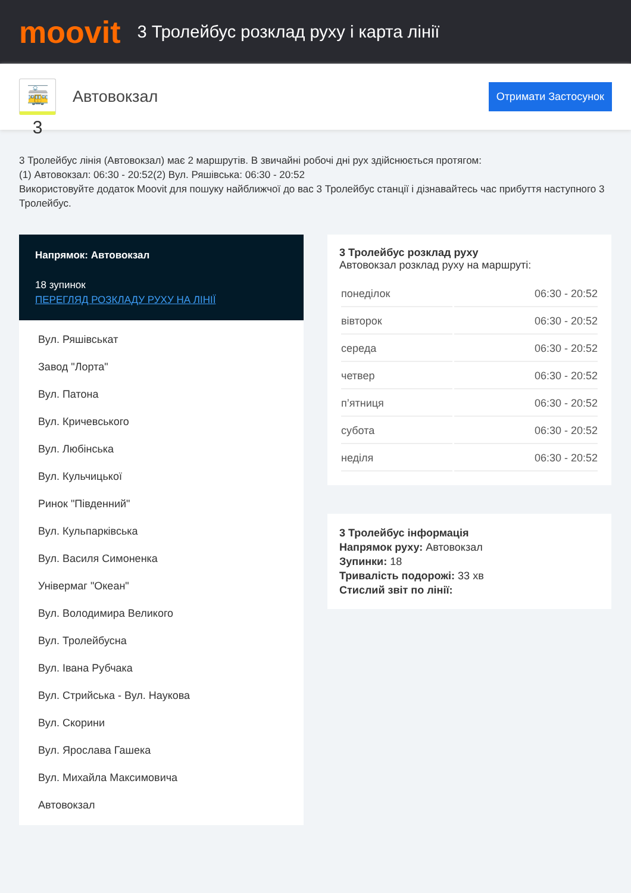moovit
3 Тролейбус розклад руху і карта лінії
🚋 3
Автовокзал
Отримати Застосунок
3 Тролейбус лінія (Автовокзал) має 2 маршрутів. В звичайні робочі дні рух здійснюється протягом:
(1) Автовокзал: 06:30 - 20:52(2) Вул. Ряшівська: 06:30 - 20:52
Використовуйте додаток Moovit для пошуку найближчої до вас 3 Тролейбус станції і дізнавайтесь час прибуття наступного 3 Тролейбус.
Напрямок: Автовокзал
18 зупинок
ПЕРЕГЛЯД РОЗКЛАДУ РУХУ НА ЛІНІЇ
Вул. Ряшівськат
Завод "Лорта"
Вул. Патона
Вул. Кричевського
Вул. Любінська
Вул. Кульчицької
Ринок "Південний"
Вул. Кульпарківська
Вул. Василя Симоненка
Універмаг "Океан"
Вул. Володимира Великого
Вул. Тролейбусна
Вул. Івана Рубчака
Вул. Стрийська - Вул. Наукова
Вул. Скорини
Вул. Ярослава Гашека
Вул. Михайла Максимовича
Автовокзал
3 Тролейбус розклад руху
Автовокзал розклад руху на маршруті:
| понеділок | 06:30 - 20:52 |
| вівторок | 06:30 - 20:52 |
| середа | 06:30 - 20:52 |
| четвер | 06:30 - 20:52 |
| п’ятниця | 06:30 - 20:52 |
| субота | 06:30 - 20:52 |
| неділя | 06:30 - 20:52 |
3 Тролейбус інформація
Напрямок руху: Автовокзал
Зупинки: 18
Тривалість подорожі: 33 хв
Стислий звіт по лінії: